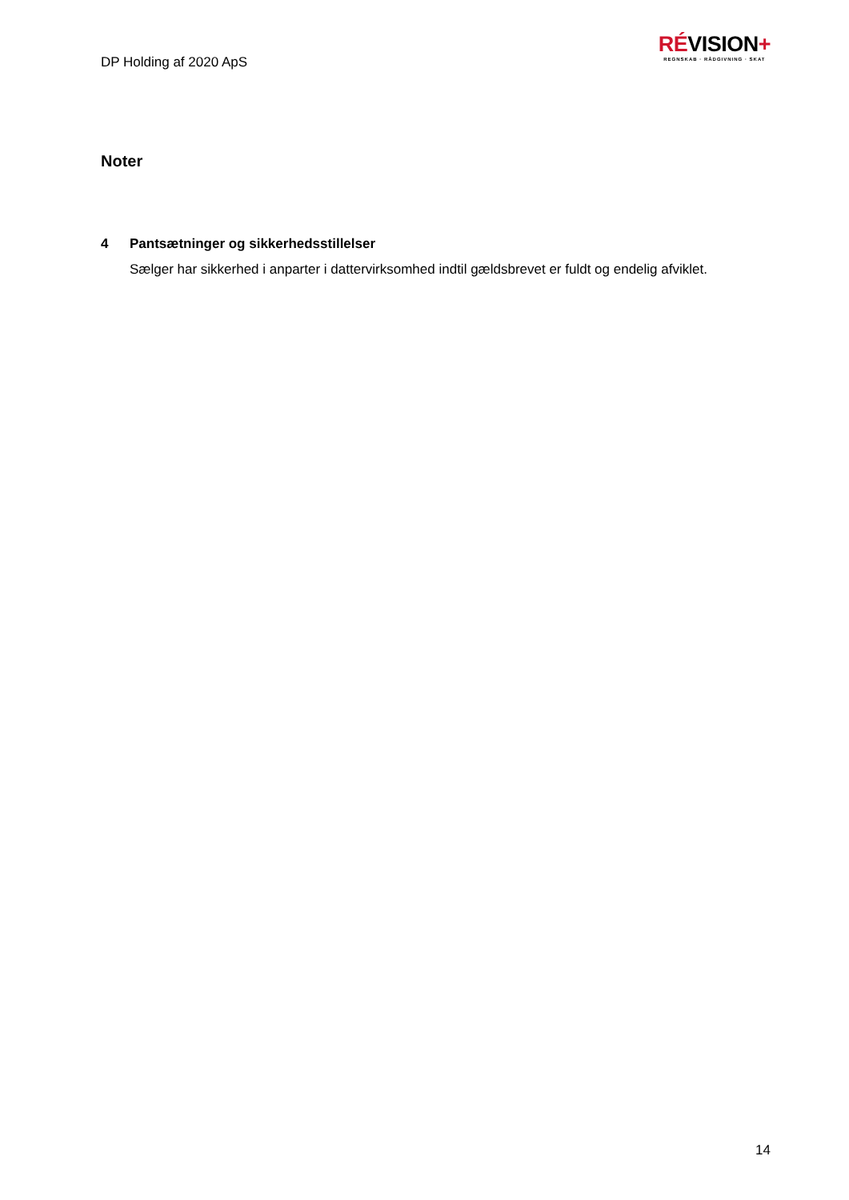DP Holding af 2020 ApS
RÉVISION+
REGNSKAB · RÅDGIVNING · SKAT
Noter
4 Pantsætninger og sikkerhedsstillelser
Sælger har sikkerhed i anparter i dattervirksomhed indtil gældsbrevet er fuldt og endelig afviklet.
14